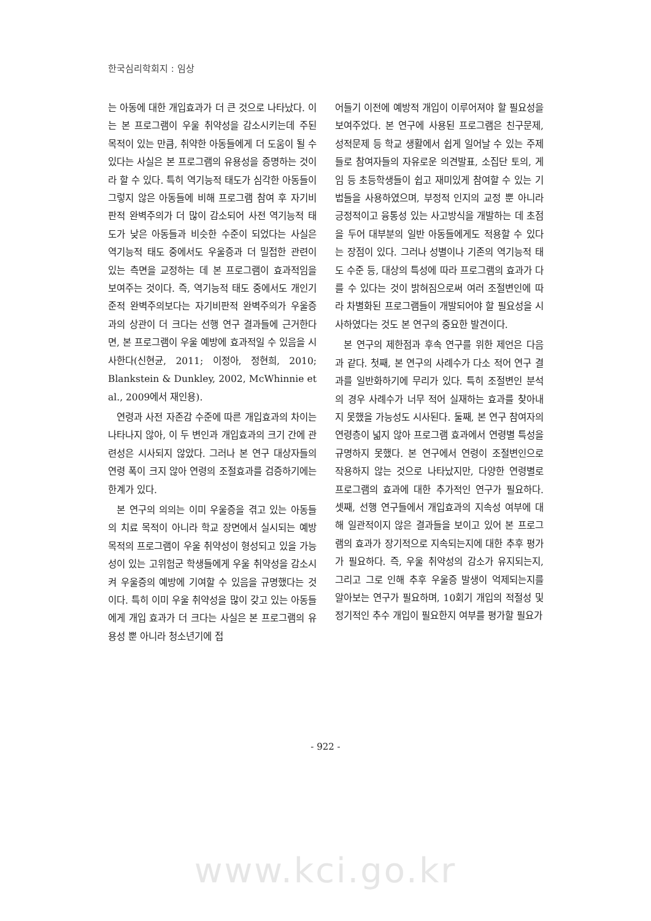한국심리학회지 : 임상
는 아동에 대한 개입효과가 더 큰 것으로 나타났다. 이는 본 프로그램이 우울 취약성을 감소시키는데 주된 목적이 있는 만큼, 취약한 아동들에게 더 도움이 될 수 있다는 사실은 본 프로그램의 유용성을 증명하는 것이라 할 수 있다. 특히 역기능적 태도가 심각한 아동들이 그렇지 않은 아동들에 비해 프로그램 참여 후 자기비판적 완벽주의가 더 많이 감소되어 사전 역기능적 태도가 낮은 아동들과 비슷한 수준이 되었다는 사실은 역기능적 태도 중에서도 우울증과 더 밀접한 관련이 있는 측면을 교정하는 데 본 프로그램이 효과적임을 보여주는 것이다. 즉, 역기능적 태도 중에서도 개인기준적 완벽주의보다는 자기비판적 완벽주의가 우울증과의 상관이 더 크다는 선행 연구 결과들에 근거한다면, 본 프로그램이 우울 예방에 효과적일 수 있음을 시사한다(신현균, 2011; 이정아, 정현희, 2010; Blankstein & Dunkley, 2002, McWhinnie et al., 2009에서 재인용).
연령과 사전 자존감 수준에 따른 개입효과의 차이는 나타나지 않아, 이 두 변인과 개입효과의 크기 간에 관련성은 시사되지 않았다. 그러나 본 연구 대상자들의 연령 폭이 크지 않아 연령의 조절효과를 검증하기에는 한계가 있다.
본 연구의 의의는 이미 우울증을 겪고 있는 아동들의 치료 목적이 아니라 학교 장면에서 실시되는 예방 목적의 프로그램이 우울 취약성이 형성되고 있을 가능성이 있는 고위험군 학생들에게 우울 취약성을 감소시켜 우울증의 예방에 기여할 수 있음을 규명했다는 것이다. 특히 이미 우울 취약성을 많이 갖고 있는 아동들에게 개입 효과가 더 크다는 사실은 본 프로그램의 유용성 뿐 아니라 청소년기에 접
어들기 이전에 예방적 개입이 이루어져야 할 필요성을 보여주었다. 본 연구에 사용된 프로그램은 친구문제, 성적문제 등 학교 생활에서 쉽게 일어날 수 있는 주제들로 참여자들의 자유로운 의견발표, 소집단 토의, 게임 등 초등학생들이 쉽고 재미있게 참여할 수 있는 기법들을 사용하였으며, 부정적 인지의 교정 뿐 아니라 긍정적이고 융통성 있는 사고방식을 개발하는 데 초점을 두어 대부분의 일반 아동들에게도 적용할 수 있다는 장점이 있다. 그러나 성별이나 기존의 역기능적 태도 수준 등, 대상의 특성에 따라 프로그램의 효과가 다를 수 있다는 것이 밝혀짐으로써 여러 조절변인에 따라 차별화된 프로그램들이 개발되어야 할 필요성을 시사하였다는 것도 본 연구의 중요한 발견이다.
본 연구의 제한점과 후속 연구를 위한 제언은 다음과 같다. 첫째, 본 연구의 사례수가 다소 적어 연구 결과를 일반화하기에 무리가 있다. 특히 조절변인 분석의 경우 사례수가 너무 적어 실재하는 효과를 찾아내지 못했을 가능성도 시사된다. 둘째, 본 연구 참여자의 연령층이 넓지 않아 프로그램 효과에서 연령별 특성을 규명하지 못했다. 본 연구에서 연령이 조절변인으로 작용하지 않는 것으로 나타났지만, 다양한 연령별로 프로그램의 효과에 대한 추가적인 연구가 필요하다. 셋째, 선행 연구들에서 개입효과의 지속성 여부에 대해 일관적이지 않은 결과들을 보이고 있어 본 프로그램의 효과가 장기적으로 지속되는지에 대한 추후 평가가 필요하다. 즉, 우울 취약성의 감소가 유지되는지, 그리고 그로 인해 추후 우울증 발생이 억제되는지를 알아보는 연구가 필요하며, 10회기 개입의 적절성 및 정기적인 추수 개입이 필요한지 여부를 평가할 필요가
- 922 -
www.kci.go.kr